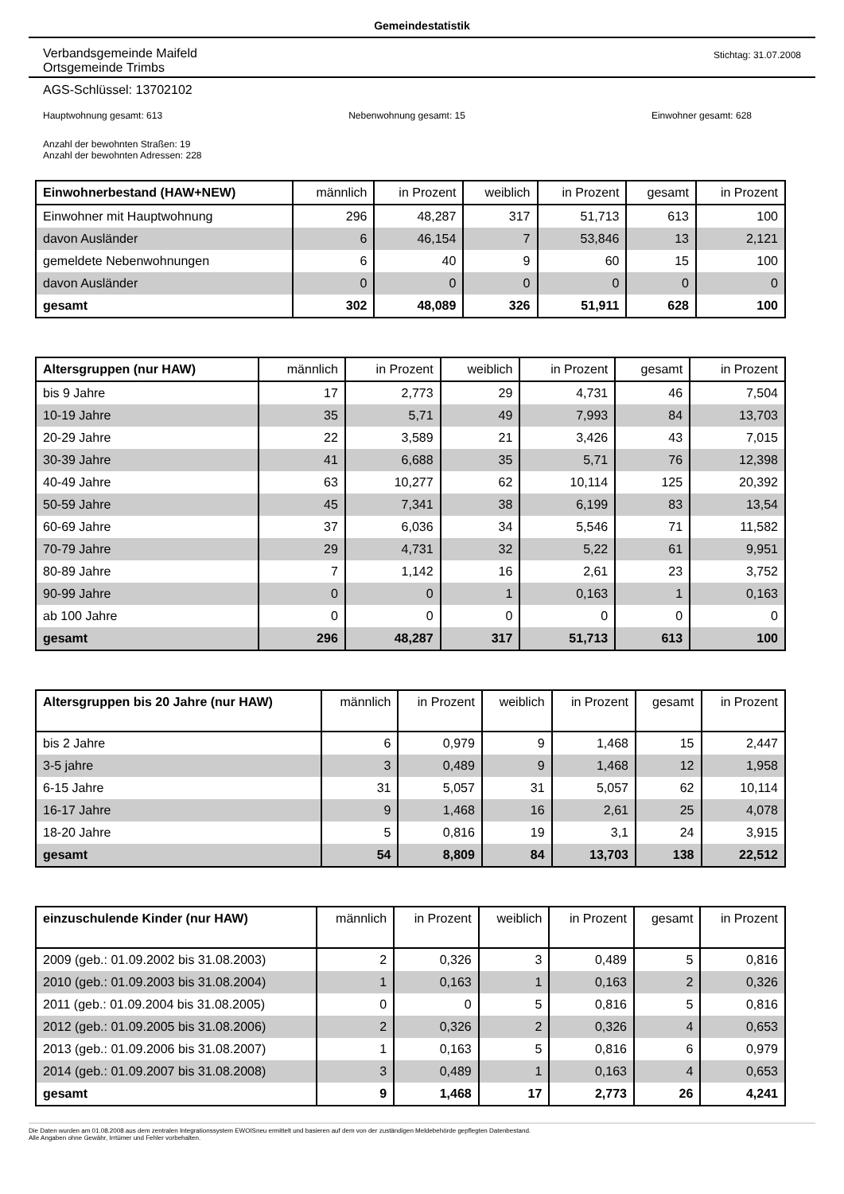Gemeindestatistik
Verbandsgemeinde Maifeld
Ortsgemeinde Trimbs
Stichtag: 31.07.2008
AGS-Schlüssel: 13702102
Hauptwohnung gesamt: 613 Nebenwohnung gesamt: 15 Einwohner gesamt: 628
Anzahl der bewohnten Straßen: 19
Anzahl der bewohnten Adressen: 228
| Einwohnerbestand (HAW+NEW) | männlich | in Prozent | weiblich | in Prozent | gesamt | in Prozent |
| --- | --- | --- | --- | --- | --- | --- |
| Einwohner mit Hauptwohnung | 296 | 48,287 | 317 | 51,713 | 613 | 100 |
| davon Ausländer | 6 | 46,154 | 7 | 53,846 | 13 | 2,121 |
| gemeldete Nebenwohnungen | 6 | 40 | 9 | 60 | 15 | 100 |
| davon Ausländer | 0 | 0 | 0 | 0 | 0 | 0 |
| gesamt | 302 | 48,089 | 326 | 51,911 | 628 | 100 |
| Altersgruppen (nur HAW) | männlich | in Prozent | weiblich | in Prozent | gesamt | in Prozent |
| --- | --- | --- | --- | --- | --- | --- |
| bis 9 Jahre | 17 | 2,773 | 29 | 4,731 | 46 | 7,504 |
| 10-19 Jahre | 35 | 5,71 | 49 | 7,993 | 84 | 13,703 |
| 20-29 Jahre | 22 | 3,589 | 21 | 3,426 | 43 | 7,015 |
| 30-39 Jahre | 41 | 6,688 | 35 | 5,71 | 76 | 12,398 |
| 40-49 Jahre | 63 | 10,277 | 62 | 10,114 | 125 | 20,392 |
| 50-59 Jahre | 45 | 7,341 | 38 | 6,199 | 83 | 13,54 |
| 60-69 Jahre | 37 | 6,036 | 34 | 5,546 | 71 | 11,582 |
| 70-79 Jahre | 29 | 4,731 | 32 | 5,22 | 61 | 9,951 |
| 80-89 Jahre | 7 | 1,142 | 16 | 2,61 | 23 | 3,752 |
| 90-99 Jahre | 0 | 0 | 1 | 0,163 | 1 | 0,163 |
| ab 100 Jahre | 0 | 0 | 0 | 0 | 0 | 0 |
| gesamt | 296 | 48,287 | 317 | 51,713 | 613 | 100 |
| Altersgruppen bis 20 Jahre (nur HAW) | männlich | in Prozent | weiblich | in Prozent | gesamt | in Prozent |
| --- | --- | --- | --- | --- | --- | --- |
| bis 2 Jahre | 6 | 0,979 | 9 | 1,468 | 15 | 2,447 |
| 3-5 jahre | 3 | 0,489 | 9 | 1,468 | 12 | 1,958 |
| 6-15 Jahre | 31 | 5,057 | 31 | 5,057 | 62 | 10,114 |
| 16-17 Jahre | 9 | 1,468 | 16 | 2,61 | 25 | 4,078 |
| 18-20 Jahre | 5 | 0,816 | 19 | 3,1 | 24 | 3,915 |
| gesamt | 54 | 8,809 | 84 | 13,703 | 138 | 22,512 |
| einzuschulende Kinder (nur HAW) | männlich | in Prozent | weiblich | in Prozent | gesamt | in Prozent |
| --- | --- | --- | --- | --- | --- | --- |
| 2009 (geb.: 01.09.2002 bis 31.08.2003) | 2 | 0,326 | 3 | 0,489 | 5 | 0,816 |
| 2010 (geb.: 01.09.2003 bis 31.08.2004) | 1 | 0,163 | 1 | 0,163 | 2 | 0,326 |
| 2011 (geb.: 01.09.2004 bis 31.08.2005) | 0 | 0 | 5 | 0,816 | 5 | 0,816 |
| 2012 (geb.: 01.09.2005 bis 31.08.2006) | 2 | 0,326 | 2 | 0,326 | 4 | 0,653 |
| 2013 (geb.: 01.09.2006 bis 31.08.2007) | 1 | 0,163 | 5 | 0,816 | 6 | 0,979 |
| 2014 (geb.: 01.09.2007 bis 31.08.2008) | 3 | 0,489 | 1 | 0,163 | 4 | 0,653 |
| gesamt | 9 | 1,468 | 17 | 2,773 | 26 | 4,241 |
Die Daten wurden am 01.08.2008 aus dem zentralen Integrationssystem EWOISneu ermittelt und basieren auf dem von der zuständigen Meldebehörde gepflegten Datenbestand.
Alle Angaben ohne Gewähr, Irrtümer und Fehler vorbehalten.